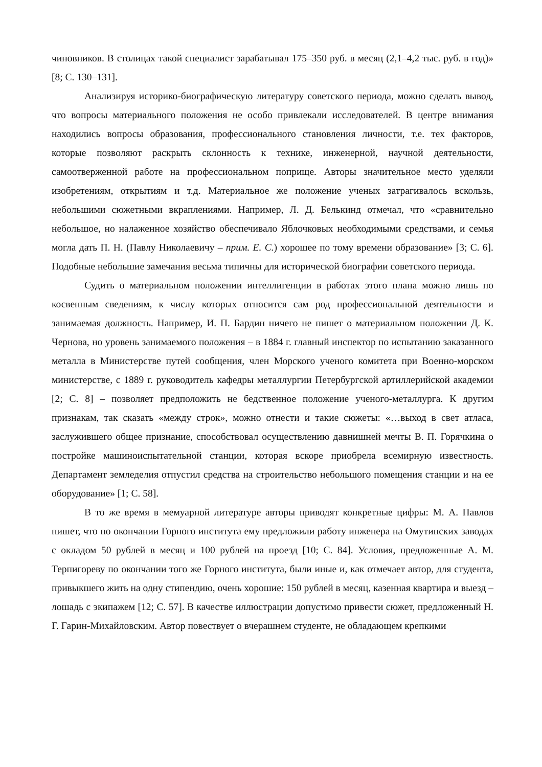чиновников. В столицах такой специалист зарабатывал 175–350 руб. в месяц (2,1–4,2 тыс. руб. в год)» [8; С. 130–131].
Анализируя историко-биографическую литературу советского периода, можно сделать вывод, что вопросы материального положения не особо привлекали исследователей. В центре внимания находились вопросы образования, профессионального становления личности, т.е. тех факторов, которые позволяют раскрыть склонность к технике, инженерной, научной деятельности, самоотверженной работе на профессиональном поприще. Авторы значительное место уделяли изобретениям, открытиям и т.д. Материальное же положение ученых затрагивалось вскользь, небольшими сюжетными вкраплениями. Например, Л. Д. Белькинд отмечал, что «сравнительно небольшое, но налаженное хозяйство обеспечивало Яблочковых необходимыми средствами, и семья могла дать П. Н. (Павлу Николаевичу – прим. Е. С.) хорошее по тому времени образование» [3; С. 6]. Подобные небольшие замечания весьма типичны для исторической биографии советского периода.
Судить о материальном положении интеллигенции в работах этого плана можно лишь по косвенным сведениям, к числу которых относится сам род профессиональной деятельности и занимаемая должность. Например, И. П. Бардин ничего не пишет о материальном положении Д. К. Чернова, но уровень занимаемого положения – в 1884 г. главный инспектор по испытанию заказанного металла в Министерстве путей сообщения, член Морского ученого комитета при Военно-морском министерстве, с 1889 г. руководитель кафедры металлургии Петербургской артиллерийской академии [2; С. 8] – позволяет предположить не бедственное положение ученого-металлурга. К другим признакам, так сказать «между строк», можно отнести и такие сюжеты: «…выход в свет атласа, заслужившего общее признание, способствовал осуществлению давнишней мечты В. П. Горячкина о постройке машиноиспытательной станции, которая вскоре приобрела всемирную известность. Департамент земледелия отпустил средства на строительство небольшого помещения станции и на ее оборудование» [1; С. 58].
В то же время в мемуарной литературе авторы приводят конкретные цифры: М. А. Павлов пишет, что по окончании Горного института ему предложили работу инженера на Омутинских заводах с окладом 50 рублей в месяц и 100 рублей на проезд [10; С. 84]. Условия, предложенные А. М. Терпигореву по окончании того же Горного института, были иные и, как отмечает автор, для студента, привыкшего жить на одну стипендию, очень хорошие: 150 рублей в месяц, казенная квартира и выезд – лошадь с экипажем [12; С. 57]. В качестве иллюстрации допустимо привести сюжет, предложенный Н. Г. Гарин-Михайловским. Автор повествует о вчерашнем студенте, не обладающем крепкими